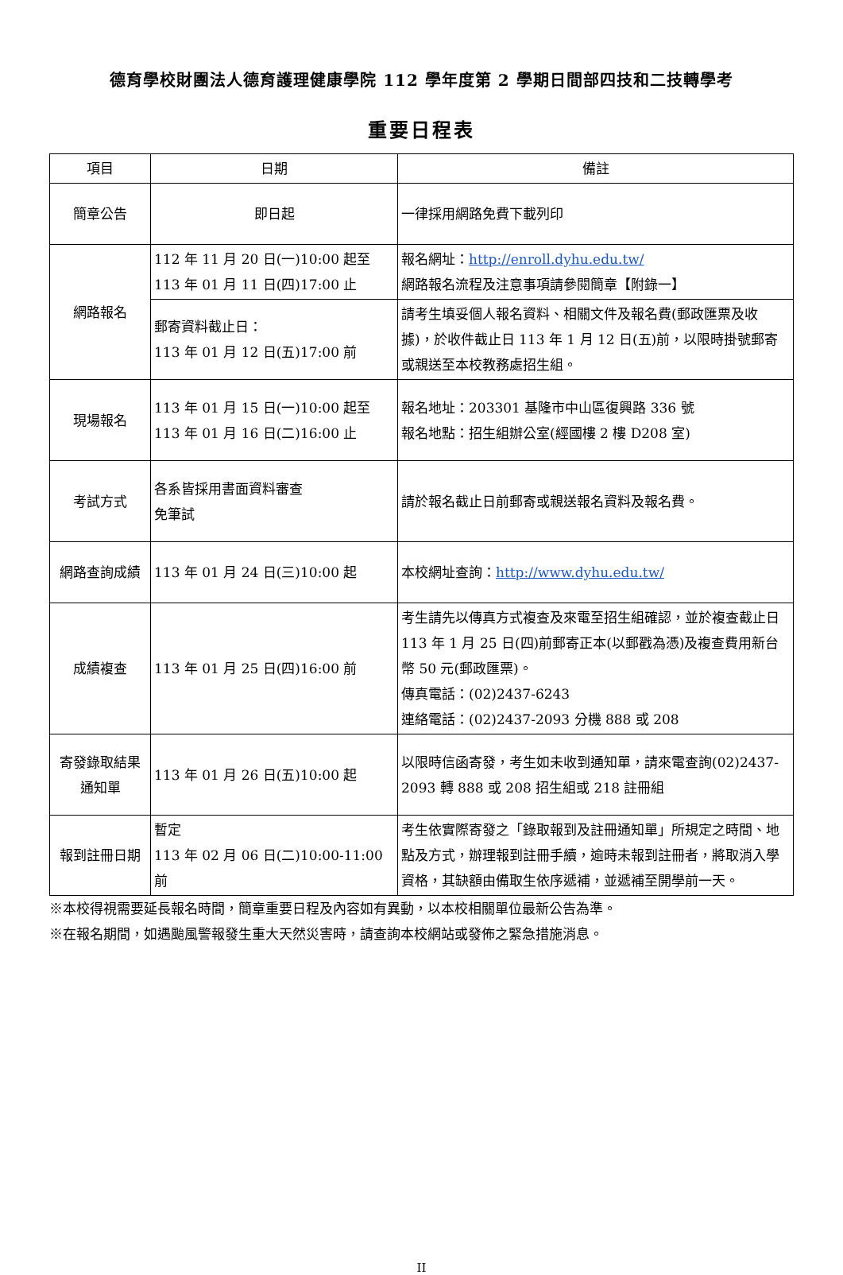德育學校財團法人德育護理健康學院 112 學年度第 2 學期日間部四技和二技轉學考
重要日程表
| 項目 | 日期 | 備註 |
| --- | --- | --- |
| 簡章公告 | 即日起 | 一律採用網路免費下載列印 |
| 網路報名 | 112 年 11 月 20 日(一)10:00 起至 113 年 01 月 11 日(四)17:00 止 | 報名網址： http://enroll.dyhu.edu.tw/ 網路報名流程及注意事項請參閱簡章【附錄一】 |
| | 郵寄資料截止日： 113 年 01 月 12 日(五)17:00 前 | 請考生填妥個人報名資料、相關文件及報名費(郵政匯票及收據)，於收件截止日 113 年 1 月 12 日(五)前，以限時掛號郵寄或親送至本校教務處招生組。 |
| 現場報名 | 113 年 01 月 15 日(一)10:00 起至 113 年 01 月 16 日(二)16:00 止 | 報名地址：203301 基隆市中山區復興路 336 號 報名地點：招生組辦公室(經國樓 2 樓 D208 室) |
| 考試方式 | 各系皆採用書面資料審查 免筆試 | 請於報名截止日前郵寄或親送報名資料及報名費。 |
| 網路查詢成績 | 113 年 01 月 24 日(三)10:00 起 | 本校網址查詢： http://www.dyhu.edu.tw/ |
| 成績複查 | 113 年 01 月 25 日(四)16:00 前 | 考生請先以傳真方式複查及來電至招生組確認，並於複查截止日 113 年 1 月 25 日(四)前郵寄正本(以郵戳為憑)及複查費用新台幣 50 元(郵政匯票)。 傳真電話：(02)2437-6243 連絡電話：(02)2437-2093 分機 888 或 208 |
| 寄發錄取結果通知單 | 113 年 01 月 26 日(五)10:00 起 | 以限時信函寄發，考生如未收到通知單，請來電查詢(02)2437-2093 轉 888 或 208 招生組或 218 註冊組 |
| 報到註冊日期 | 暫定 113 年 02 月 06 日(二)10:00-11:00 前 | 考生依實際寄發之「錄取報到及註冊通知單」所規定之時間、地點及方式，辦理報到註冊手續，逾時未報到註冊者，將取消入學資格，其缺額由備取生依序遞補，並遞補至開學前一天。 |
※本校得視需要延長報名時間，簡章重要日程及內容如有異動，以本校相關單位最新公告為準。
※在報名期間，如遇颱風警報發生重大天然災害時，請查詢本校網站或發佈之緊急措施消息。
II